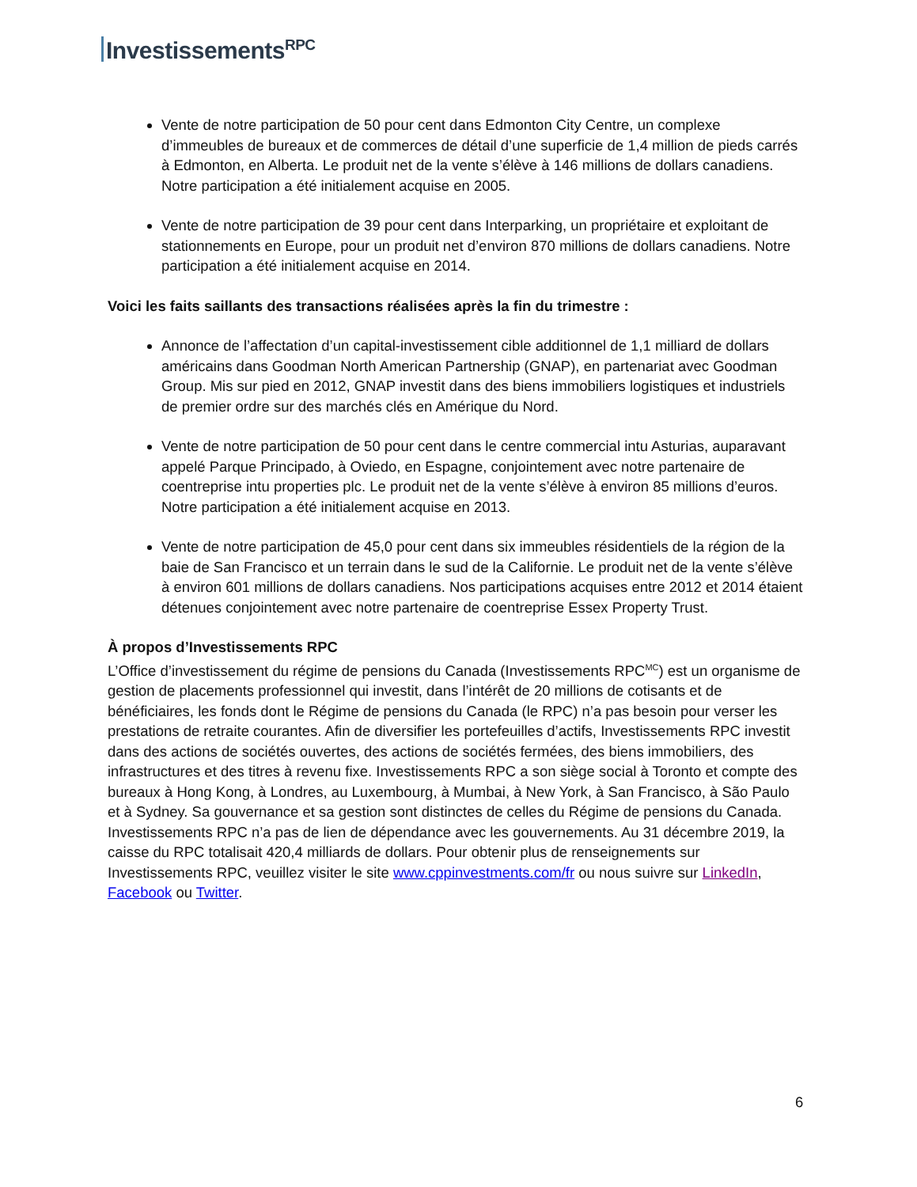Investissements<sup>RPC</sup>
Vente de notre participation de 50 pour cent dans Edmonton City Centre, un complexe d’immeubles de bureaux et de commerces de détail d’une superficie de 1,4 million de pieds carrés à Edmonton, en Alberta. Le produit net de la vente s’élève à 146 millions de dollars canadiens. Notre participation a été initialement acquise en 2005.
Vente de notre participation de 39 pour cent dans Interparking, un propriétaire et exploitant de stationnements en Europe, pour un produit net d’environ 870 millions de dollars canadiens. Notre participation a été initialement acquise en 2014.
Voici les faits saillants des transactions réalisées après la fin du trimestre :
Annonce de l’affectation d’un capital-investissement cible additionnel de 1,1 milliard de dollars américains dans Goodman North American Partnership (GNAP), en partenariat avec Goodman Group. Mis sur pied en 2012, GNAP investit dans des biens immobiliers logistiques et industriels de premier ordre sur des marchés clés en Amérique du Nord.
Vente de notre participation de 50 pour cent dans le centre commercial intu Asturias, auparavant appelé Parque Principado, à Oviedo, en Espagne, conjointement avec notre partenaire de coentreprise intu properties plc. Le produit net de la vente s’élève à environ 85 millions d’euros. Notre participation a été initialement acquise en 2013.
Vente de notre participation de 45,0 pour cent dans six immeubles résidentiels de la région de la baie de San Francisco et un terrain dans le sud de la Californie. Le produit net de la vente s’élève à environ 601 millions de dollars canadiens. Nos participations acquises entre 2012 et 2014 étaient détenues conjointement avec notre partenaire de coentreprise Essex Property Trust.
À propos d’Investissements RPC
L’Office d’investissement du régime de pensions du Canada (Investissements RPC<sup>MC</sup>) est un organisme de gestion de placements professionnel qui investit, dans l’intérêt de 20 millions de cotisants et de bénéficiaires, les fonds dont le Régime de pensions du Canada (le RPC) n’a pas besoin pour verser les prestations de retraite courantes. Afin de diversifier les portefeuilles d’actifs, Investissements RPC investit dans des actions de sociétés ouvertes, des actions de sociétés fermées, des biens immobiliers, des infrastructures et des titres à revenu fixe. Investissements RPC a son siège social à Toronto et compte des bureaux à Hong Kong, à Londres, au Luxembourg, à Mumbai, à New York, à San Francisco, à São Paulo et à Sydney. Sa gouvernance et sa gestion sont distinctes de celles du Régime de pensions du Canada. Investissements RPC n’a pas de lien de dépendance avec les gouvernements. Au 31 décembre 2019, la caisse du RPC totalisait 420,4 milliards de dollars. Pour obtenir plus de renseignements sur Investissements RPC, veuillez visiter le site www.cppinvestments.com/fr ou nous suivre sur LinkedIn, Facebook ou Twitter.
6